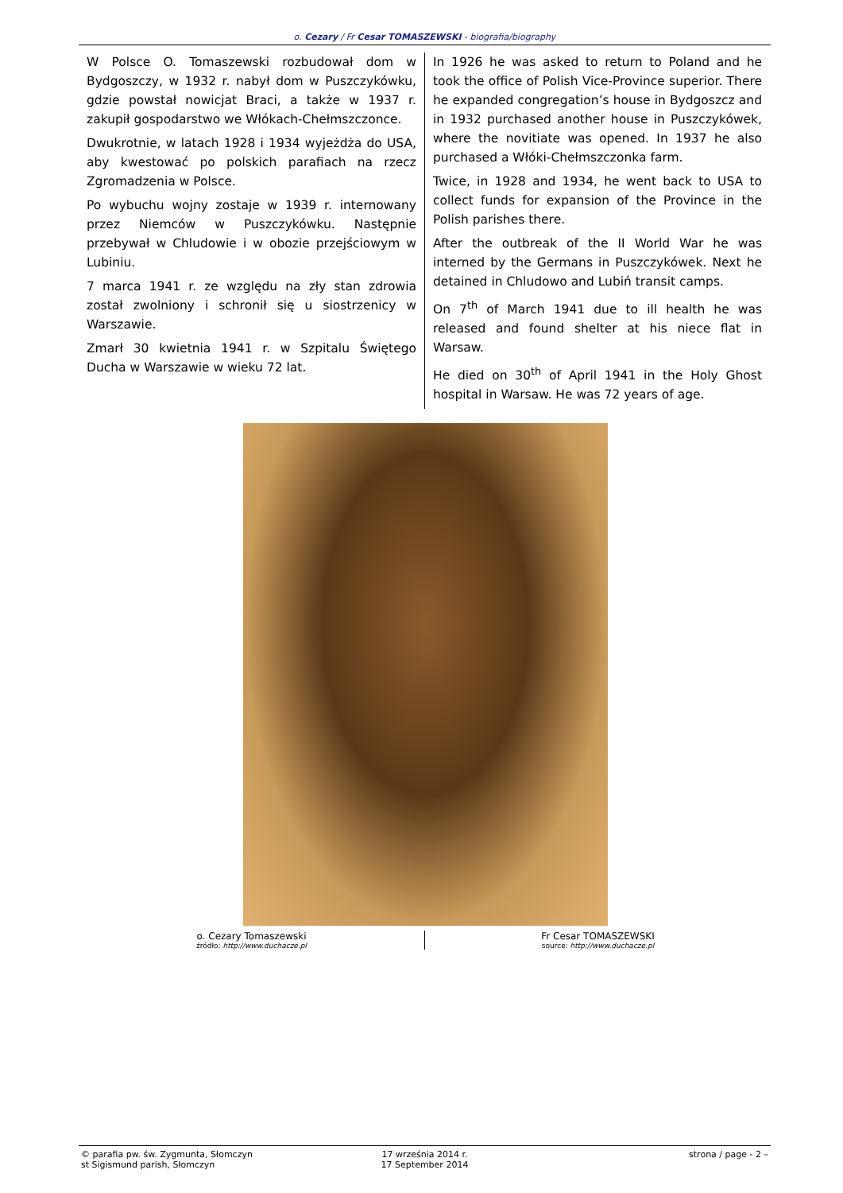o. Cezary / Fr Cesar TOMASZEWSKI - biografia/biography
W Polsce O. Tomaszewski rozbudował dom w Bydgoszczy, w 1932 r. nabył dom w Puszczykówku, gdzie powstał nowicjat Braci, a także w 1937 r. zakupił gospodarstwo we Włókach-Chełmszczonce.
Dwukrotnie, w latach 1928 i 1934 wyjeżdża do USA, aby kwestować po polskich parafiach na rzecz Zgromadzenia w Polsce.
Po wybuchu wojny zostaje w 1939 r. internowany przez Niemców w Puszczykówku. Następnie przebywał w Chludowie i w obozie przejściowym w Lubiniu.
7 marca 1941 r. ze względu na zły stan zdrowia został zwolniony i schronił się u siostrzenicy w Warszawie.
Zmarł 30 kwietnia 1941 r. w Szpitalu Świętego Ducha w Warszawie w wieku 72 lat.
In 1926 he was asked to return to Poland and he took the office of Polish Vice-Province superior. There he expanded congregation’s house in Bydgoszcz and in 1932 purchased another house in Puszczykówek, where the novitiate was opened. In 1937 he also purchased a Włóki-Chełmszczonka farm.
Twice, in 1928 and 1934, he went back to USA to collect funds for expansion of the Province in the Polish parishes there.
After the outbreak of the II World War he was interned by the Germans in Puszczykówek. Next he detained in Chludowo and Lubiń transit camps.
On 7<sup>th</sup> of March 1941 due to ill health he was released and found shelter at his niece flat in Warsaw.
He died on 30<sup>th</sup> of April 1941 in the Holy Ghost hospital in Warsaw. He was 72 years of age.
o. Cezary Tomaszewski
źródło: http://www.duchacze.pl
Fr Cesar TOMASZEWSKI
source: http://www.duchacze.pl
© parafia pw. św. Zygmunta, Słomczyn
st Sigismund parish, Słomczyn
17 września 2014 r.
17 September 2014
strona / page - 2 –